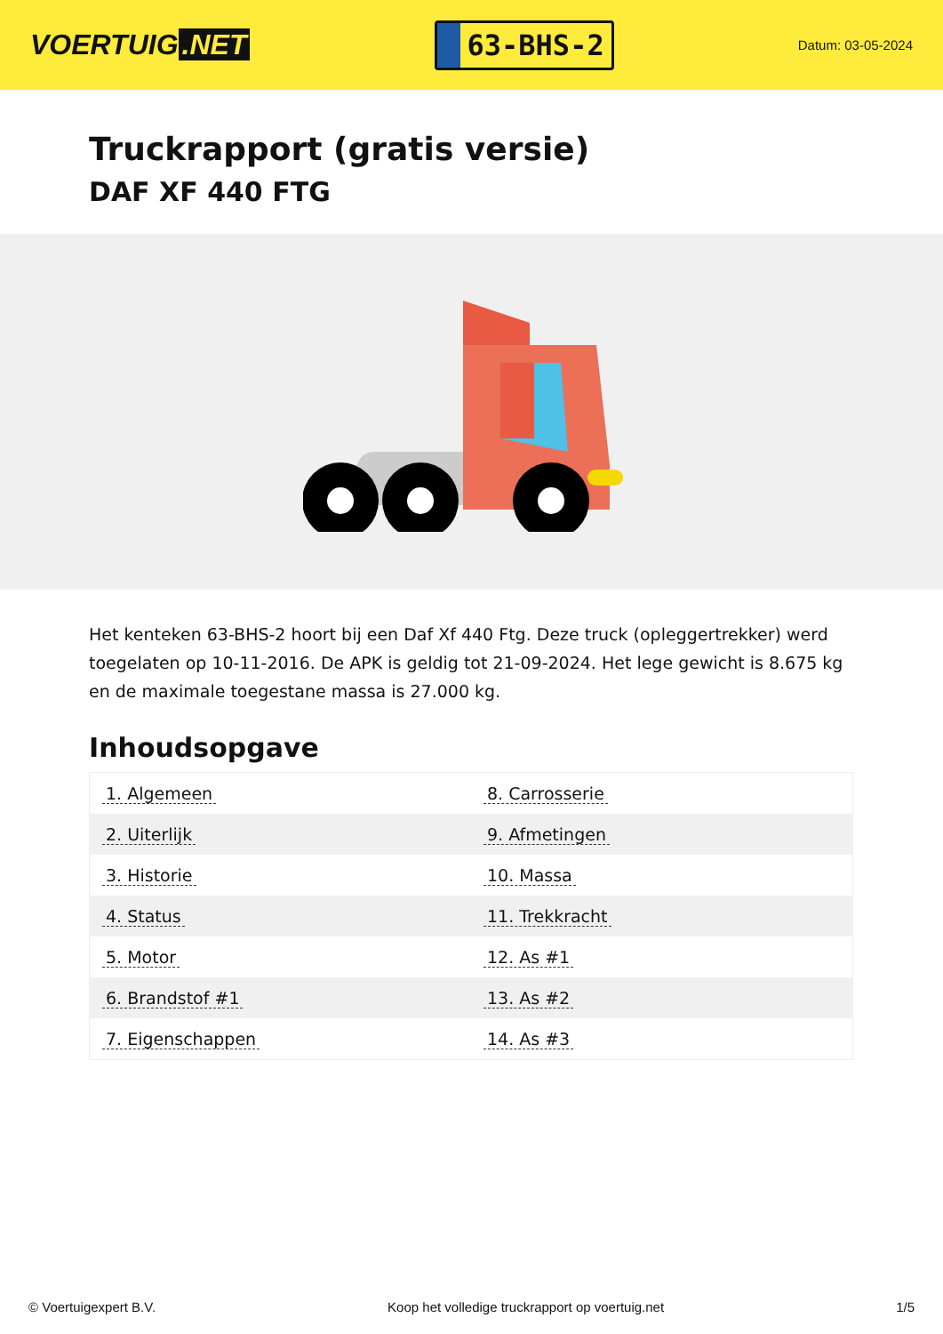VOERTUIG.NET
63-BHS-2
Datum: 03-05-2024
Truckrapport (gratis versie)
DAF XF 440 FTG
Het kenteken 63-BHS-2 hoort bij een Daf Xf 440 Ftg. Deze truck (opleggertrekker) werd toegelaten op 10-11-2016. De APK is geldig tot 21-09-2024. Het lege gewicht is 8.675 kg en de maximale toegestane massa is 27.000 kg.
Inhoudsopgave
| 1. Algemeen | 8. Carrosserie |
| 2. Uiterlijk | 9. Afmetingen |
| 3. Historie | 10. Massa |
| 4. Status | 11. Trekkracht |
| 5. Motor | 12. As #1 |
| 6. Brandstof #1 | 13. As #2 |
| 7. Eigenschappen | 14. As #3 |
© Voertuigexpert B.V. Koop het volledige truckrapport op voertuig.net 1/5